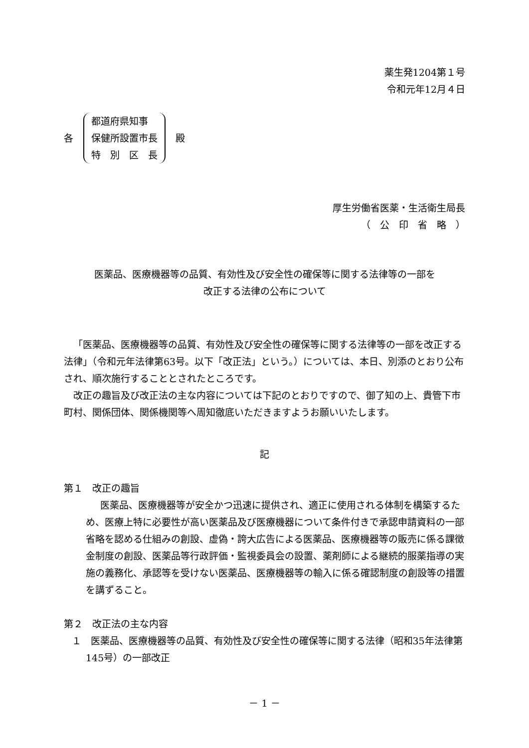薬生発1204第１号
令和元年12月４日
各
都道府県知事
保健所設置市長
特　別　区　長
殿
厚生労働省医薬・生活衛生局長
（　公　印　省　略　）
医薬品、医療機器等の品質、有効性及び安全性の確保等に関する法律等の一部を
改正する法律の公布について
「医薬品、医療機器等の品質、有効性及び安全性の確保等に関する法律等の一部を改正する法律」（令和元年法律第63号。以下「改正法」という。）については、本日、別添のとおり公布され、順次施行することとされたところです。
改正の趣旨及び改正法の主な内容については下記のとおりですので、御了知の上、貴管下市町村、関係団体、関係機関等へ周知徹底いただきますようお願いいたします。
記
第１　改正の趣旨
医薬品、医療機器等が安全かつ迅速に提供され、適正に使用される体制を構築するため、医療上特に必要性が高い医薬品及び医療機器について条件付きで承認申請資料の一部省略を認める仕組みの創設、虚偽・誇大広告による医薬品、医療機器等の販売に係る課徴金制度の創設、医薬品等行政評価・監視委員会の設置、薬剤師による継続的服薬指導の実施の義務化、承認等を受けない医薬品、医療機器等の輸入に係る確認制度の創設等の措置を講ずること。
第２　改正法の主な内容
１　医薬品、医療機器等の品質、有効性及び安全性の確保等に関する法律（昭和35年法律第145号）の一部改正
－ 1 －